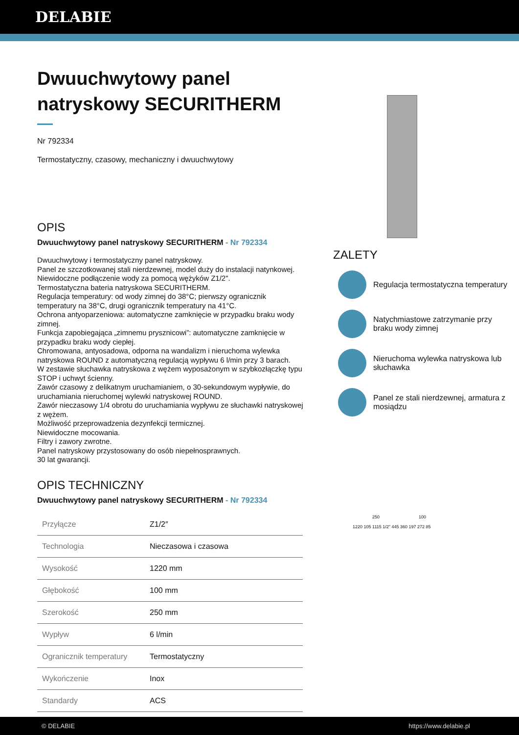DELABIE
Dwuuchwytowy panel natryskowy SECURITHERM
Nr 792334
Termostatyczny, czasowy, mechaniczny i dwuuchwytowy
OPIS
Dwuuchwytowy panel natryskowy SECURITHERM - Nr 792334
Dwuuchwytowy i termostatyczny panel natryskowy.
Panel ze szczotkowanej stali nierdzewnej, model duży do instalacji natynkowej.
Niewidoczne podłączenie wody za pomocą wężyków Z1/2".
Termostatyczna bateria natryskowa SECURITHERM.
Regulacja temperatury: od wody zimnej do 38°C; pierwszy ogranicznik temperatury na 38°C, drugi ogranicznik temperatury na 41°C.
Ochrona antyoparzeniowa: automatyczne zamknięcie w przypadku braku wody zimnej.
Funkcja zapobiegająca „zimnemu prysznicowi”: automatyczne zamknięcie w przypadku braku wody ciepłej.
Chromowana, antyosadowa, odporna na wandalizm i nieruchoma wylewka natryskowa ROUND z automatyczną regulacją wypływu 6 l/min przy 3 barach.
W zestawie słuchawka natryskowa z wężem wyposażonym w szybkozłączkę typu STOP i uchwyt ścienny.
Zawór czasowy z delikatnym uruchamianiem, o 30-sekundowym wypływie, do uruchamiania nieruchomej wylewki natryskowej ROUND.
Zawór nieczasowy 1/4 obrotu do uruchamiania wypływu ze słuchawki natryskowej z wężem.
Możliwość przeprowadzenia dezynfekcji termicznej.
Niewidoczne mocowania.
Filtry i zawory zwrotne.
Panel natryskowy przystosowany do osób niepełnosprawnych.
30 lat gwarancji.
OPIS TECHNICZNY
Dwuuchwytowy panel natryskowy SECURITHERM - Nr 792334
| Przyłącze | Z1/2″ |
| Technologia | Nieczasowa i czasowa |
| Wysokość | 1220 mm |
| Głębokość | 100 mm |
| Szerokość | 250 mm |
| Wypływ | 6 l/min |
| Ogranicznik temperatury | Termostatyczny |
| Wykończenie | Inox |
| Standardy | ACS |
ZALETY
Regulacja termostatyczna temperatury
Natychmiastowe zatrzymanie przy braku wody zimnej
Nieruchoma wylewka natryskowa lub słuchawka
Panel ze stali nierdzewnej, armatura z mosiądzu
250 100
1220 105 1115 1/2" 445 360 197 272 85
© DELABIE https://www.delabie.pl